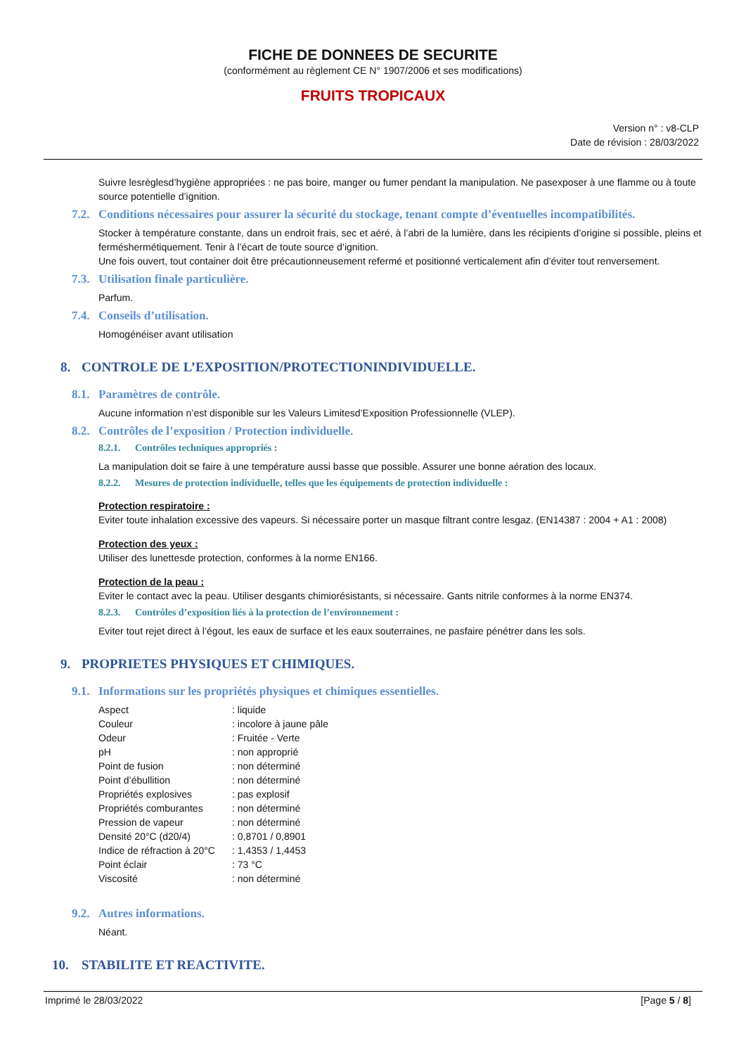FICHE DE DONNEES DE SECURITE
(conformément au règlement CE N° 1907/2006 et ses modifications)
FRUITS TROPICAUX
Version n° : v8-CLP
Date de révision : 28/03/2022
Suivre lesrèglesd’hygiène appropriées : ne pas boire, manger ou fumer pendant la manipulation. Ne pasexposer à une flamme ou à toute source potentielle d’ignition.
7.2. Conditions nécessaires pour assurer la sécurité du stockage, tenant compte d’éventuelles incompatibilités.
Stocker à température constante, dans un endroit frais, sec et aéré, à l’abri de la lumière, dans les récipients d’origine si possible, pleins et ferméshermétiquement. Tenir à l’écart de toute source d’ignition.
Une fois ouvert, tout container doit être précautionneusement refermé et positionné verticalement afin d’éviter tout renversement.
7.3. Utilisation finale particulière.
Parfum.
7.4. Conseils d’utilisation.
Homogénéiser avant utilisation
8. CONTROLE DE L’EXPOSITION/PROTECTIONINDIVIDUELLE.
8.1. Paramètres de contrôle.
Aucune information n’est disponible sur les Valeurs Limitesd’Exposition Professionnelle (VLEP).
8.2. Contrôles de l’exposition / Protection individuelle.
8.2.1. Contrôles techniques appropriés :
La manipulation doit se faire à une température aussi basse que possible. Assurer une bonne aération des locaux.
8.2.2. Mesures de protection individuelle, telles que les équipements de protection individuelle :
Protection respiratoire :
Eviter toute inhalation excessive des vapeurs. Si nécessaire porter un masque filtrant contre lesgaz. (EN14387 : 2004 + A1 : 2008)
Protection des yeux :
Utiliser des lunettesde protection, conformes à la norme EN166.
Protection de la peau :
Eviter le contact avec la peau. Utiliser desgants chimiorésistants, si nécessaire. Gants nitrile conformes à la norme EN374.
8.2.3. Contrôles d’exposition liés à la protection de l’environnement :
Eviter tout rejet direct à l’égout, les eaux de surface et les eaux souterraines, ne pasfaire pénétrer dans les sols.
9. PROPRIETES PHYSIQUES ET CHIMIQUES.
9.1. Informations sur les propriétés physiques et chimiques essentielles.
| Aspect | : liquide |
| Couleur | : incolore à jaune pâle |
| Odeur | : Fruitée - Verte |
| pH | : non approprié |
| Point de fusion | : non déterminé |
| Point d’ébullition | : non déterminé |
| Propriétés explosives | : pas explosif |
| Propriétés comburantes | : non déterminé |
| Pression de vapeur | : non déterminé |
| Densité 20°C (d20/4) | : 0,8701 / 0,8901 |
| Indice de réfraction à 20°C | : 1,4353 / 1,4453 |
| Point éclair | : 73 °C |
| Viscosité | : non déterminé |
9.2. Autres informations.
Néant.
10. STABILITE ET REACTIVITE.
Imprimé le 28/03/2022 [Page 5 / 8]